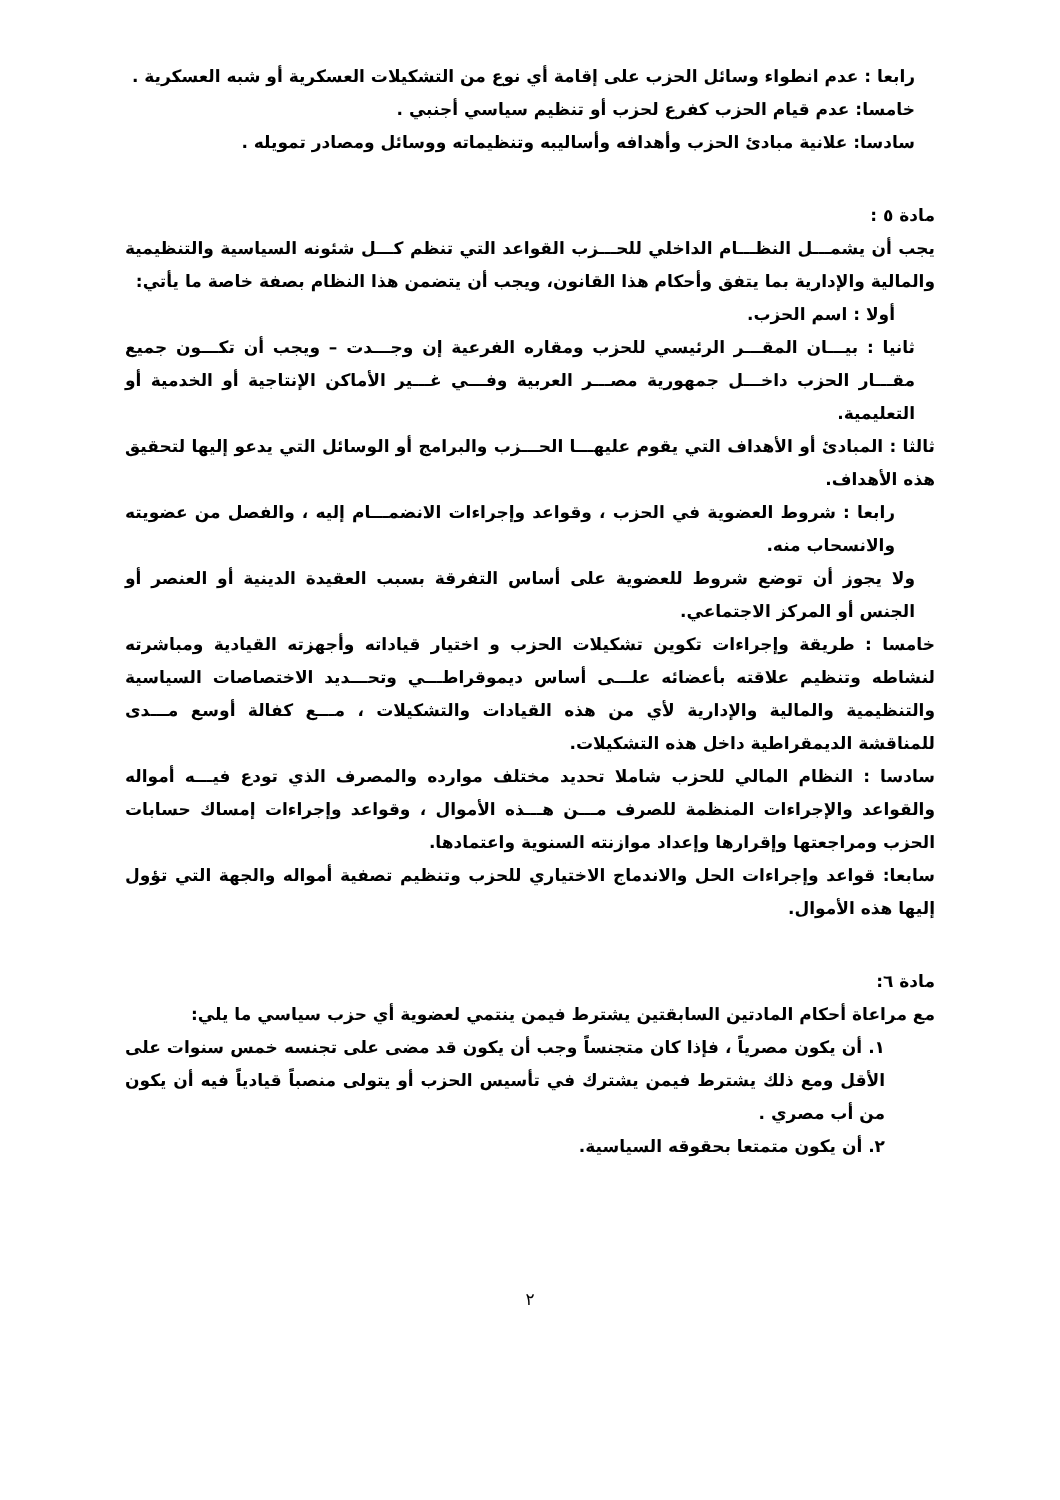رابعا : عدم انطواء وسائل الحزب على إقامة أي نوع من التشكيلات العسكرية أو شبه العسكرية .
خامسا: عدم قيام الحزب كفرع لحزب أو تنظيم سياسي أجنبي .
سادسا: علانية مبادئ الحزب وأهدافه وأساليبه وتنظيماته ووسائل ومصادر تمويله .
مادة ٥ :
يجب أن يشمـــل النظـــام الداخلي للحـــزب القواعد التي تنظم كـــل شئونه السياسية والتنظيمية والمالية والإدارية بما يتفق وأحكام هذا القانون، ويجب أن يتضمن هذا النظام بصفة خاصة ما يأتي:
أولا : اسم الحزب.
ثانيا : بيـــان المقـــر الرئيسي للحزب ومقاره الفرعية إن وجـــدت – ويجب أن تكـــون جميع مقـــار الحزب داخـــل جمهورية مصـــر العربية وفـــي غـــير الأماكن الإنتاجية أو الخدمية أو التعليمية.
ثالثا : المبادئ أو الأهداف التي يقوم عليهـــا الحـــزب والبرامج أو الوسائل التي يدعو إليها لتحقيق هذه الأهداف.
رابعا : شروط العضوية في الحزب ، وقواعد وإجراءات الانضمـــام إليه ، والفصل من عضويته والانسحاب منه.
ولا يجوز أن توضع شروط للعضوية على أساس التفرقة بسبب العقيدة الدينية أو العنصر أو الجنس أو المركز الاجتماعي.
خامسا : طريقة وإجراءات تكوين تشكيلات الحزب و اختيار قياداته وأجهزته القيادية ومباشرته لنشاطه وتنظيم علاقته بأعضائه علـــى أساس ديموقراطـــي وتحـــديد الاختصاصات السياسية والتنظيمية والمالية والإدارية لأي من هذه القيادات والتشكيلات ، مـــع كفالة أوسع مـــدى للمناقشة الديمقراطية داخل هذه التشكيلات.
سادسا : النظام المالي للحزب شاملا تحديد مختلف موارده والمصرف الذي تودع فيـــه أمواله والقواعد والإجراءات المنظمة للصرف مـــن هـــذه الأموال ، وقواعد وإجراءات إمساك حسابات الحزب ومراجعتها وإقرارها وإعداد موازنته السنوية واعتمادها.
سابعا: قواعد وإجراءات الحل والاندماج الاختياري للحزب وتنظيم تصفية أمواله والجهة التي تؤول إليها هذه الأموال.
مادة ٦:
مع مراعاة أحكام المادتين السابقتين يشترط فيمن ينتمي لعضوية أي حزب سياسي ما يلي:
١. أن يكون مصرياً ، فإذا كان متجنساً وجب أن يكون قد مضى على تجنسه خمس سنوات على الأقل ومع ذلك يشترط فيمن يشترك في تأسيس الحزب أو يتولى منصباً قيادياً فيه أن يكون من أب مصري .
٢. أن يكون متمتعا بحقوقه السياسية.
٢